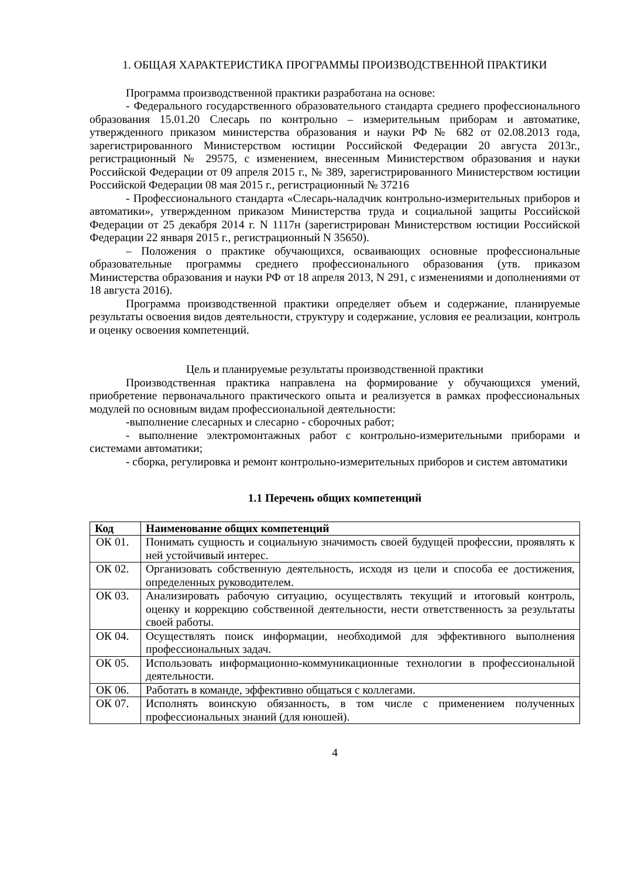1. ОБЩАЯ ХАРАКТЕРИСТИКА ПРОГРАММЫ ПРОИЗВОДСТВЕННОЙ ПРАКТИКИ
Программа производственной практики разработана на основе:
- Федерального государственного образовательного стандарта среднего профессионального образования 15.01.20 Слесарь по контрольно – измерительным приборам и автоматике, утвержденного приказом министерства образования и науки РФ № 682 от 02.08.2013 года, зарегистрированного Министерством юстиции Российской Федерации 20 августа 2013г., регистрационный № 29575, с изменением, внесенным Министерством образования и науки Российской Федерации от 09 апреля 2015 г., № 389, зарегистрированного Министерством юстиции Российской Федерации 08 мая 2015 г., регистрационный № 37216
- Профессионального стандарта «Слесарь-наладчик контрольно-измерительных приборов и автоматики», утвержденном приказом Министерства труда и социальной защиты Российской Федерации от 25 декабря 2014 г. N 1117н (зарегистрирован Министерством юстиции Российской Федерации 22 января 2015 г., регистрационный N 35650).
– Положения о практике обучающихся, осваивающих основные профессиональные образовательные программы среднего профессионального образования (утв. приказом Министерства образования и науки РФ от 18 апреля 2013, N 291, с изменениями и дополнениями от 18 августа 2016).
Программа производственной практики определяет объем и содержание, планируемые результаты освоения видов деятельности, структуру и содержание, условия ее реализации, контроль и оценку освоения компетенций.
Цель и планируемые результаты производственной практики
Производственная практика направлена на формирование у обучающихся умений, приобретение первоначального практического опыта и реализуется в рамках профессиональных модулей по основным видам профессиональной деятельности:
-выполнение слесарных и слесарно - сборочных работ;
- выполнение электромонтажных работ с контрольно-измерительными приборами и системами автоматики;
- сборка, регулировка и ремонт контрольно-измерительных приборов и систем автоматики
1.1 Перечень общих компетенций
| Код | Наименование общих компетенций |
| --- | --- |
| ОК 01. | Понимать сущность и социальную значимость своей будущей профессии, проявлять к ней устойчивый интерес. |
| ОК 02. | Организовать собственную деятельность, исходя из цели и способа ее достижения, определенных руководителем. |
| ОК 03. | Анализировать рабочую ситуацию, осуществлять текущий и итоговый контроль, оценку и коррекцию собственной деятельности, нести ответственность за результаты своей работы. |
| ОК 04. | Осуществлять поиск информации, необходимой для эффективного выполнения профессиональных задач. |
| ОК 05. | Использовать информационно-коммуникационные технологии в профессиональной деятельности. |
| ОК 06. | Работать в команде, эффективно общаться с коллегами. |
| ОК 07. | Исполнять воинскую обязанность, в том числе с применением полученных профессиональных знаний (для юношей). |
4